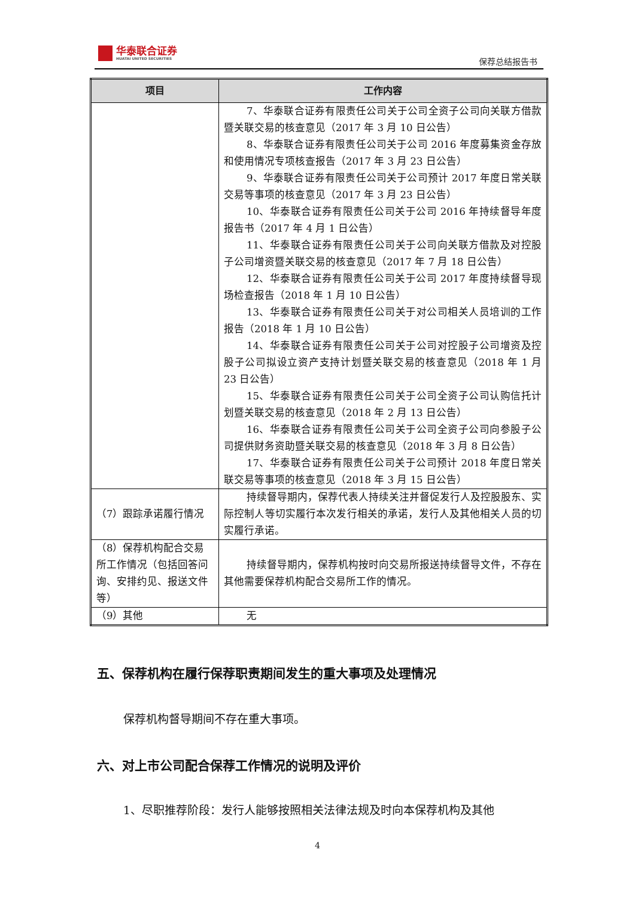华泰联合证券
HUATAI UNITED SECURITIES
保荐总结报告书
| 项目 | 工作内容 |
| --- | --- |
| | 7、华泰联合证券有限责任公司关于公司全资子公司向关联方借款暨关联交易的核查意见（2017 年 3 月 10 日公告） 8、华泰联合证券有限责任公司关于公司 2016 年度募集资金存放和使用情况专项核查报告（2017 年 3 月 23 日公告） 9、华泰联合证券有限责任公司关于公司预计 2017 年度日常关联交易等事项的核查意见（2017 年 3 月 23 日公告） 10、华泰联合证券有限责任公司关于公司 2016 年持续督导年度报告书（2017 年 4 月 1 日公告） 11、华泰联合证券有限责任公司关于公司向关联方借款及对控股子公司增资暨关联交易的核查意见（2017 年 7 月 18 日公告） 12、华泰联合证券有限责任公司关于公司 2017 年度持续督导现场检查报告（2018 年 1 月 10 日公告） 13、华泰联合证券有限责任公司关于对公司相关人员培训的工作报告（2018 年 1 月 10 日公告） 14、华泰联合证券有限责任公司关于公司对控股子公司增资及控股子公司拟设立资产支持计划暨关联交易的核查意见（2018 年 1 月 23 日公告） 15、华泰联合证券有限责任公司关于公司全资子公司认购信托计划暨关联交易的核查意见（2018 年 2 月 13 日公告） 16、华泰联合证券有限责任公司关于公司全资子公司向参股子公司提供财务资助暨关联交易的核查意见（2018 年 3 月 8 日公告） 17、华泰联合证券有限责任公司关于公司预计 2018 年度日常关联交易等事项的核查意见（2018 年 3 月 15 日公告） |
| （7）跟踪承诺履行情况 | 持续督导期内，保荐代表人持续关注并督促发行人及控股股东、实际控制人等切实履行本次发行相关的承诺，发行人及其他相关人员的切实履行承诺。 |
| （8）保荐机构配合交易所工作情况（包括回答问询、安排约见、报送文件等） | 持续督导期内，保荐机构按时向交易所报送持续督导文件，不存在其他需要保荐机构配合交易所工作的情况。 |
| （9）其他 | 无 |
五、保荐机构在履行保荐职责期间发生的重大事项及处理情况
保荐机构督导期间不存在重大事项。
六、对上市公司配合保荐工作情况的说明及评价
1、尽职推荐阶段：发行人能够按照相关法律法规及时向本保荐机构及其他
4